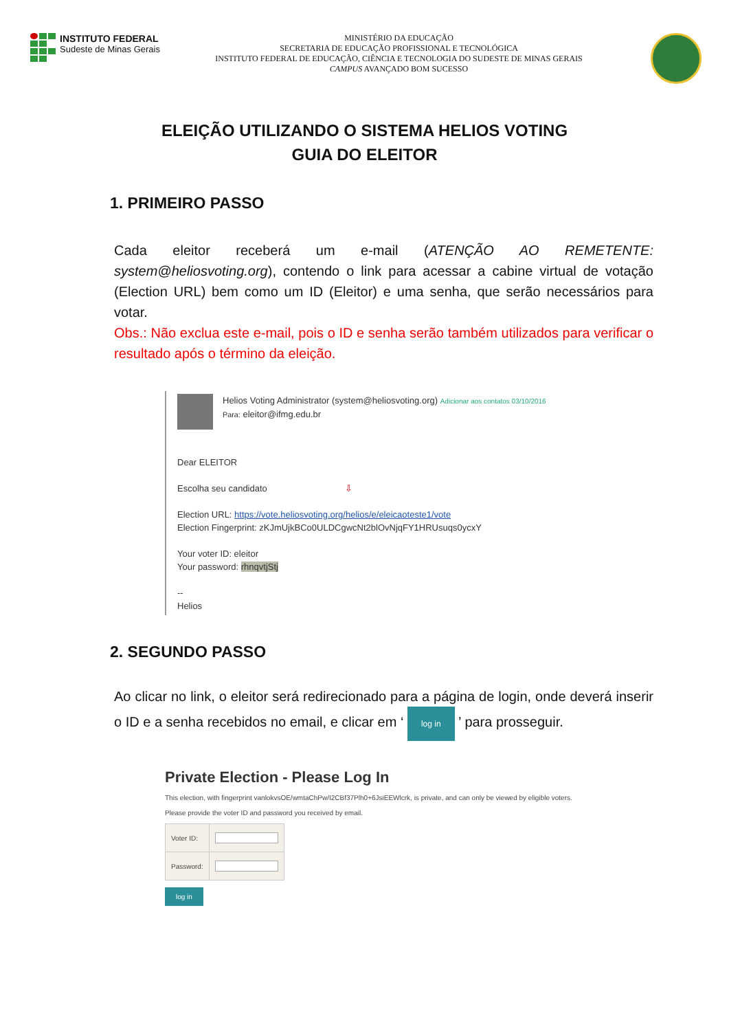INSTITUTO FEDERAL
Sudeste de Minas Gerais
MINISTÉRIO DA EDUCAÇÃO
SECRETARIA DE EDUCAÇÃO PROFISSIONAL E TECNOLÓGICA
INSTITUTO FEDERAL DE EDUCAÇÃO, CIÊNCIA E TECNOLOGIA DO SUDESTE DE MINAS GERAIS
CAMPUS AVANÇADO BOM SUCESSO
ELEIÇÃO UTILIZANDO O SISTEMA HELIOS VOTING
GUIA DO ELEITOR
1. PRIMEIRO PASSO
Cada eleitor receberá um e-mail (ATENÇÃO AO REMETENTE: system@heliosvoting.org), contendo o link para acessar a cabine virtual de votação (Election URL) bem como um ID (Eleitor) e uma senha, que serão necessários para votar.
Obs.: Não exclua este e-mail, pois o ID e senha serão também utilizados para verificar o resultado após o término da eleição.
Helios Voting Administrator (system@heliosvoting.org) Adicionar aos contatos 03/10/2016
Para: eleitor@ifmg.edu.br
Dear ELEITOR
Escolha seu candidato ⇩
Election URL: https://vote.heliosvoting.org/helios/e/eleicaoteste1/vote
Election Fingerprint: zKJmUjkBCo0ULDCgwcNt2blOvNjqFY1HRUsuqs0ycxY
Your voter ID: eleitor
Your password: rhnqvtjStj
--
Helios
2. SEGUNDO PASSO
Ao clicar no link, o eleitor será redirecionado para a página de login, onde deverá inserir o ID e a senha recebidos no email, e clicar em ‘ log in ’ para prosseguir.
Private Election - Please Log In
This election, with fingerprint vanlokvsOE/wmtaChPw/I2CBf37Plh0+6JsiEEWlcrk, is private, and can only be viewed by eligible voters.
Please provide the voter ID and password you received by email.
| Voter ID: | |
| Password: | |
log in